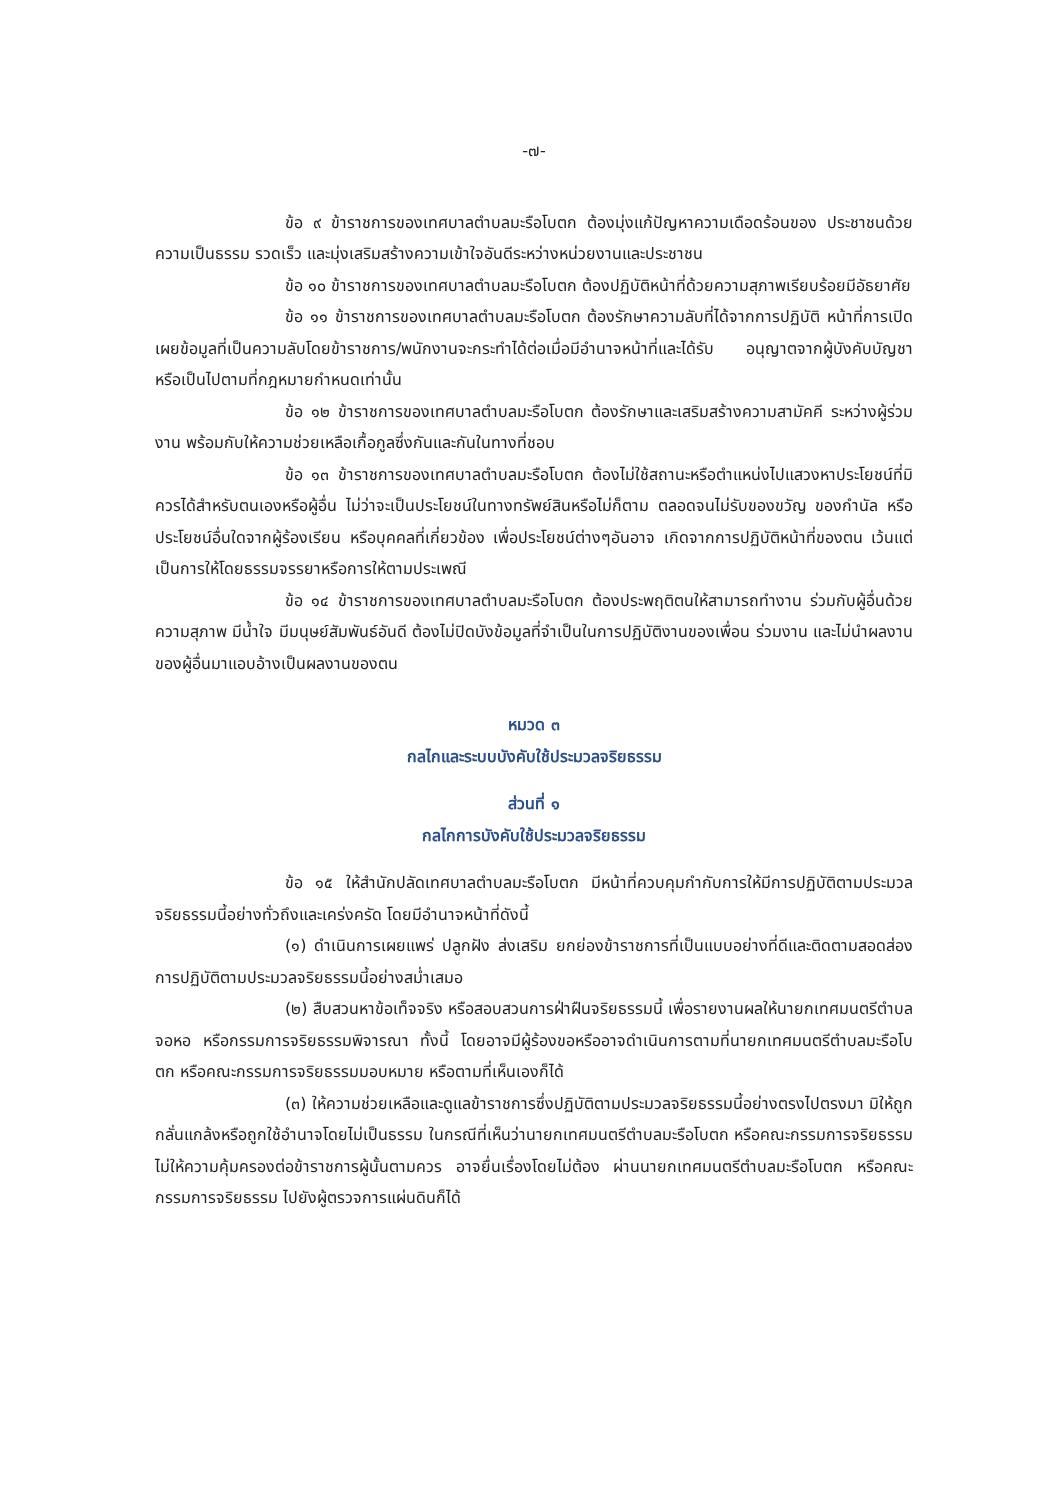-๗-
ข้อ ๙ ข้าราชการของเทศบาลตำบลมะรือโบตก ต้องมุ่งแก้ปัญหาความเดือดร้อนของ ประชาชนด้วยความเป็นธรรม รวดเร็ว และมุ่งเสริมสร้างความเข้าใจอันดีระหว่างหน่วยงานและประชาชน
ข้อ ๑๐ ข้าราชการของเทศบาลตำบลมะรือโบตก ต้องปฏิบัติหน้าที่ด้วยความสุภาพเรียบร้อยมีอัธยาศัย
ข้อ ๑๑ ข้าราชการของเทศบาลตำบลมะรือโบตก ต้องรักษาความลับที่ได้จากการปฏิบัติ หน้าที่การเปิดเผยข้อมูลที่เป็นความลับโดยข้าราชการ/พนักงานจะกระทำได้ต่อเมื่อมีอำนาจหน้าที่และได้รับ อนุญาตจากผู้บังคับบัญชา หรือเป็นไปตามที่กฎหมายกำหนดเท่านั้น
ข้อ ๑๒ ข้าราชการของเทศบาลตำบลมะรือโบตก ต้องรักษาและเสริมสร้างความสามัคคี ระหว่างผู้ร่วมงาน พร้อมกับให้ความช่วยเหลือเกื้อกูลซึ่งกันและกันในทางที่ชอบ
ข้อ ๑๓ ข้าราชการของเทศบาลตำบลมะรือโบตก ต้องไม่ใช้สถานะหรือตำแหน่งไปแสวงหาประโยชน์ที่มิควรได้สำหรับตนเองหรือผู้อื่น ไม่ว่าจะเป็นประโยชน์ในทางทรัพย์สินหรือไม่ก็ตาม ตลอดจนไม่รับของขวัญ ของกำนัล หรือประโยชน์อื่นใดจากผู้ร้องเรียน หรือบุคคลที่เกี่ยวข้อง เพื่อประโยชน์ต่างๆอันอาจ เกิดจากการปฏิบัติหน้าที่ของตน เว้นแต่เป็นการให้โดยธรรมจรรยาหรือการให้ตามประเพณี
ข้อ ๑๔ ข้าราชการของเทศบาลตำบลมะรือโบตก ต้องประพฤติตนให้สามารถทำงาน ร่วมกับผู้อื่นด้วยความสุภาพ มีน้ำใจ มีมนุษย์สัมพันธ์อันดี ต้องไม่ปิดบังข้อมูลที่จำเป็นในการปฏิบัติงานของเพื่อน ร่วมงาน และไม่นำผลงานของผู้อื่นมาแอบอ้างเป็นผลงานของตน
หมวด ๓
กลไกและระบบบังคับใช้ประมวลจริยธรรม
ส่วนที่ ๑
กลไกการบังคับใช้ประมวลจริยธรรม
ข้อ ๑๕ ให้สำนักปลัดเทศบาลตำบลมะรือโบตก มีหน้าที่ควบคุมกำกับการให้มีการปฏิบัติตามประมวลจริยธรรมนี้อย่างทั่วถึงและเคร่งครัด โดยมีอำนาจหน้าที่ดังนี้
(๑) ดำเนินการเผยแพร่ ปลูกฝัง ส่งเสริม ยกย่องข้าราชการที่เป็นแบบอย่างที่ดีและติดตามสอดส่องการปฏิบัติตามประมวลจริยธรรมนี้อย่างสม่ำเสมอ
(๒) สืบสวนหาข้อเท็จจริง หรือสอบสวนการฝ่าฝืนจริยธรรมนี้ เพื่อรายงานผลให้นายกเทศมนตรีตำบลจอหอ หรือกรรมการจริยธรรมพิจารณา ทั้งนี้ โดยอาจมีผู้ร้องขอหรืออาจดำเนินการตามที่นายกเทศมนตรีตำบลมะรือโบตก หรือคณะกรรมการจริยธรรมมอบหมาย หรือตามที่เห็นเองก็ได้
(๓) ให้ความช่วยเหลือและดูแลข้าราชการซึ่งปฏิบัติตามประมวลจริยธรรมนี้อย่างตรงไปตรงมา มิให้ถูกกลั่นแกล้งหรือถูกใช้อำนาจโดยไม่เป็นธรรม ในกรณีที่เห็นว่านายกเทศมนตรีตำบลมะรือโบตก หรือคณะกรรมการจริยธรรมไม่ให้ความคุ้มครองต่อข้าราชการผู้นั้นตามควร อาจยื่นเรื่องโดยไม่ต้อง ผ่านนายกเทศมนตรีตำบลมะรือโบตก หรือคณะกรรมการจริยธรรม ไปยังผู้ตรวจการแผ่นดินก็ได้